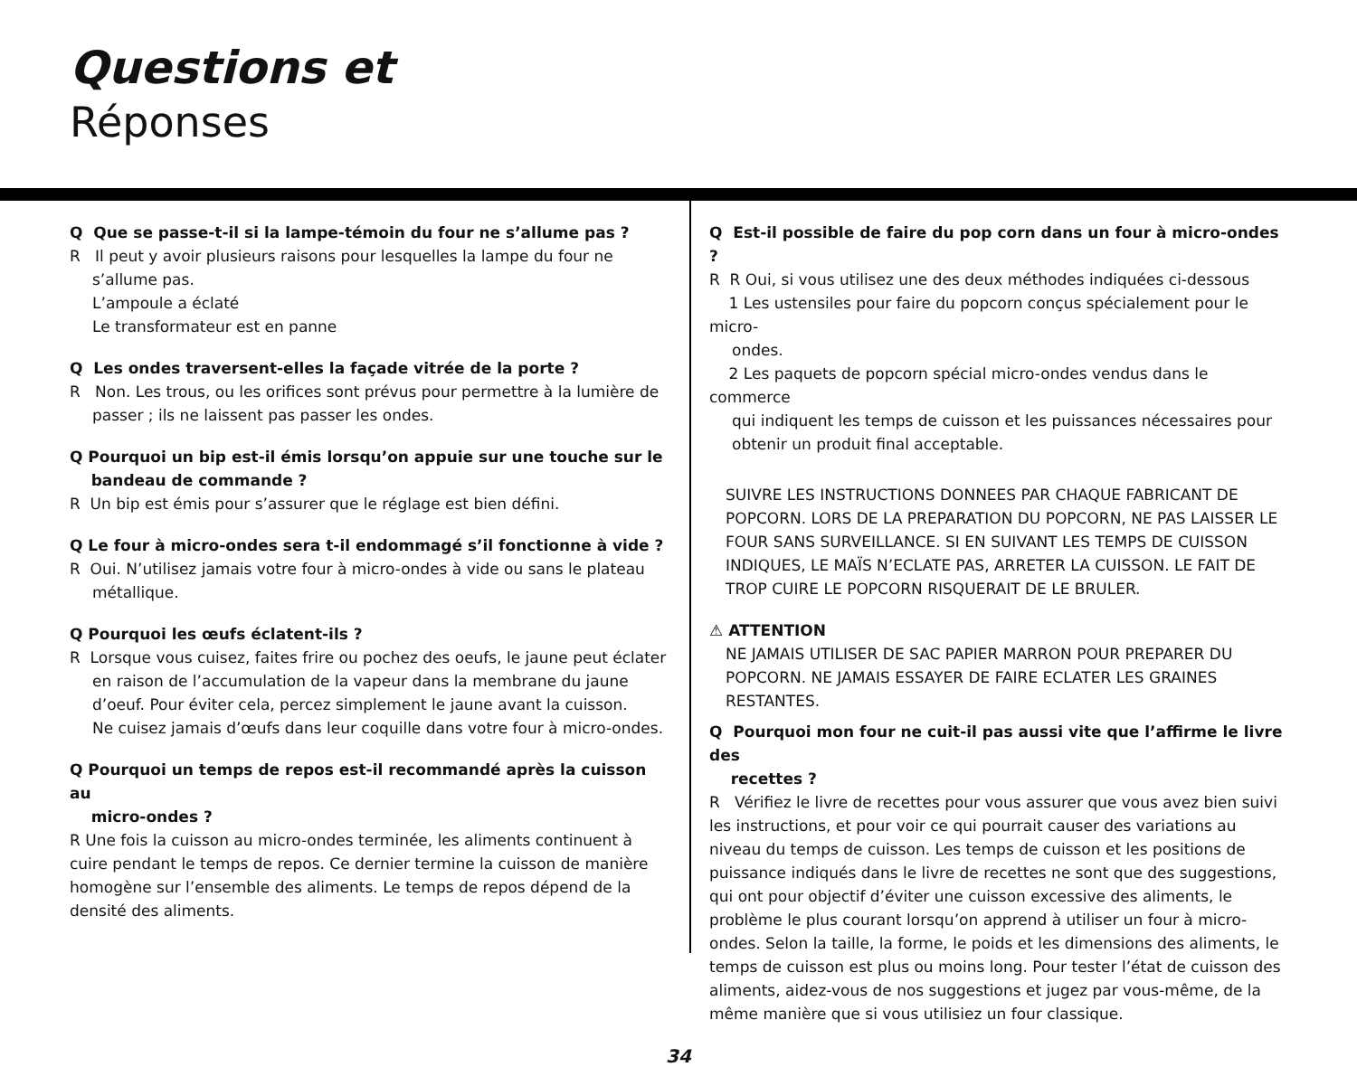Questions et
Réponses
Q Que se passe-t-il si la lampe-témoin du four ne s’allume pas ?
R Il peut y avoir plusieurs raisons pour lesquelles la lampe du four ne
s’allume pas.
L’ampoule a éclaté
Le transformateur est en panne
Q Les ondes traversent-elles la façade vitrée de la porte ?
R Non. Les trous, ou les orifices sont prévus pour permettre à la lumière de
passer ; ils ne laissent pas passer les ondes.
Q Pourquoi un bip est-il émis lorsqu’on appuie sur une touche sur le
bandeau de commande ?
R Un bip est émis pour s’assurer que le réglage est bien défini.
Q Le four à micro-ondes sera t-il endommagé s’il fonctionne à vide ?
R Oui. N’utilisez jamais votre four à micro-ondes à vide ou sans le plateau
métallique.
Q Pourquoi les œufs éclatent-ils ?
R Lorsque vous cuisez, faites frire ou pochez des oeufs, le jaune peut éclater
en raison de l’accumulation de la vapeur dans la membrane du jaune
d’oeuf. Pour éviter cela, percez simplement le jaune avant la cuisson.
Ne cuisez jamais d’œufs dans leur coquille dans votre four à micro-ondes.
Q Pourquoi un temps de repos est-il recommandé après la cuisson au
micro-ondes ?
R Une fois la cuisson au micro-ondes terminée, les aliments continuent à cuire pendant le temps de repos. Ce dernier termine la cuisson de manière homogène sur l’ensemble des aliments. Le temps de repos dépend de la densité des aliments.
Q Est-il possible de faire du pop corn dans un four à micro-ondes ?
R R Oui, si vous utilisez une des deux méthodes indiquées ci-dessous
1 Les ustensiles pour faire du popcorn conçus spécialement pour le micro-
ondes.
2 Les paquets de popcorn spécial micro-ondes vendus dans le commerce
qui indiquent les temps de cuisson et les puissances nécessaires pour
obtenir un produit final acceptable.
SUIVRE LES INSTRUCTIONS DONNEES PAR CHAQUE FABRICANT DE POPCORN. LORS DE LA PREPARATION DU POPCORN, NE PAS LAISSER LE FOUR SANS SURVEILLANCE. SI EN SUIVANT LES TEMPS DE CUISSON INDIQUES, LE MAÏS N’ECLATE PAS, ARRETER LA CUISSON. LE FAIT DE TROP CUIRE LE POPCORN RISQUERAIT DE LE BRULER.
⚠ ATTENTION
NE JAMAIS UTILISER DE SAC PAPIER MARRON POUR PREPARER DU POPCORN. NE JAMAIS ESSAYER DE FAIRE ECLATER LES GRAINES RESTANTES.
Q Pourquoi mon four ne cuit-il pas aussi vite que l’affirme le livre des
recettes ?
R Vérifiez le livre de recettes pour vous assurer que vous avez bien suivi les instructions, et pour voir ce qui pourrait causer des variations au niveau du temps de cuisson. Les temps de cuisson et les positions de puissance indiqués dans le livre de recettes ne sont que des suggestions, qui ont pour objectif d’éviter une cuisson excessive des aliments, le problème le plus courant lorsqu’on apprend à utiliser un four à micro-ondes. Selon la taille, la forme, le poids et les dimensions des aliments, le temps de cuisson est plus ou moins long. Pour tester l’état de cuisson des aliments, aidez-vous de nos suggestions et jugez par vous-même, de la même manière que si vous utilisiez un four classique.
34